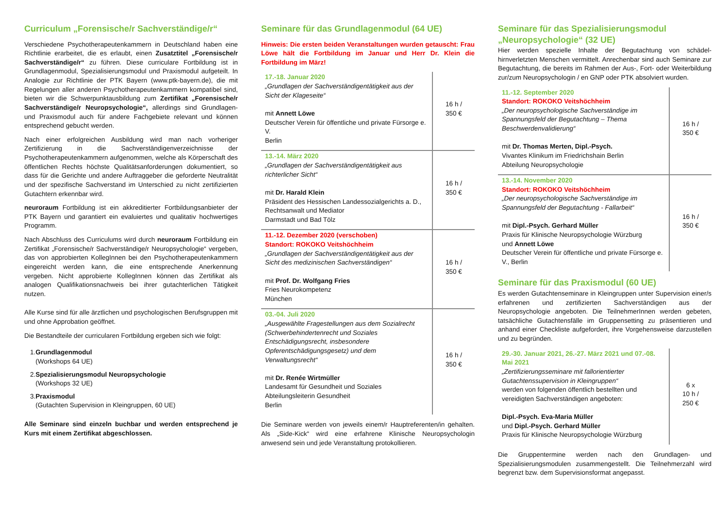Curriculum „Forensische/r Sachverständige/r“
Verschiedene Psychotherapeutenkammern in Deutschland haben eine Richtlinie erarbeitet, die es erlaubt, einen Zusatztitel „Forensische/r Sachverständige/r“ zu führen. Diese curriculare Fortbildung ist in Grundlagenmodul, Spezialisierungsmodul und Praxismodul aufgeteilt. In Analogie zur Richtlinie der PTK Bayern (www.ptk-bayern.de), die mit Regelungen aller anderen Psychotherapeutenkammern kompatibel sind, bieten wir die Schwerpunktausbildung zum Zertifikat „Forensische/r Sachverständige/r Neuropsychologie“, allerdings sind Grundlagen- und Praxismodul auch für andere Fachgebiete relevant und können entsprechend gebucht werden.
Nach einer erfolgreichen Ausbildung wird man nach vorheriger Zertifizierung in die Sachverständigenverzeichnisse der Psychotherapeutenkammern aufgenommen, welche als Körperschaft des öffentlichen Rechts höchste Qualitätsanforderungen dokumentiert, so dass für die Gerichte und andere Auftraggeber die geforderte Neutralität und der spezifische Sachverstand im Unterschied zu nicht zertifizierten Gutachtern erkennbar wird.
neuroraum Fortbildung ist ein akkreditierter Fortbildungsanbieter der PTK Bayern und garantiert ein evaluiertes und qualitativ hochwertiges Programm.
Nach Abschluss des Curriculums wird durch neuroraum Fortbildung ein Zertifikat „Forensische/r Sachverständige/r Neuropsychologie“ vergeben, das von approbierten KollegInnen bei den Psychotherapeutenkammern eingereicht werden kann, die eine entsprechende Anerkennung vergeben. Nicht approbierte KollegInnen können das Zertifikat als analogen Qualifikationsnachweis bei ihrer gutachterlichen Tätigkeit nutzen.
Alle Kurse sind für alle ärztlichen und psychologischen Berufsgruppen mit und ohne Approbation geöffnet.
Die Bestandteile der curricularen Fortbildung ergeben sich wie folgt:
1.Grundlagenmodul
(Workshops 64 UE)
2.Spezialisierungsmodul Neuropsychologie
(Workshops 32 UE)
3.Praxismodul
(Gutachten Supervision in Kleingruppen, 60 UE)
Alle Seminare sind einzeln buchbar und werden entsprechend je Kurs mit einem Zertifikat abgeschlossen.
Seminare für das Grundlagenmodul (64 UE)
Hinweis: Die ersten beiden Veranstaltungen wurden getauscht: Frau Löwe hält die Fortbildung im Januar und Herr Dr. Klein die Fortbildung im März!
| 17.-18. Januar 2020 „Grundlagen der Sachverständigentätigkeit aus der Sicht der Klageseite“ mit Annett Löwe Deutscher Verein für öffentliche und private Fürsorge e. V. Berlin | 16 h / 350 € |
| 13.-14. März 2020 „Grundlagen der Sachverständigentätigkeit aus richterlicher Sicht“ mit Dr. Harald Klein Präsident des Hessischen Landessozialgerichts a. D., Rechtsanwalt und Mediator Darmstadt und Bad Tölz | 16 h / 350 € |
| 11.-12. Dezember 2020 (verschoben) Standort: ROKOKO Veitshöchheim „Grundlagen der Sachverständigentätigkeit aus der Sicht des medizinischen Sachverständigen“ mit Prof. Dr. Wolfgang Fries Fries Neurokompetenz München | 16 h / 350 € |
| 03.-04. Juli 2020 „Ausgewählte Fragestellungen aus dem Sozialrecht (Schwerbehindertenrecht und Soziales Entschädigungsrecht, insbesondere Opferentschädigungsgesetz) und dem Verwaltungsrecht“ mit Dr. Renée Wirtmüller Landesamt für Gesundheit und Soziales Abteilungsleiterin Gesundheit Berlin | 16 h / 350 € |
Die Seminare werden von jeweils einem/r Hauptreferenten/in gehalten. Als „Side-Kick“ wird eine erfahrene Klinische Neuropsychologin anwesend sein und jede Veranstaltung protokollieren.
Seminare für das Spezialisierungsmodul „Neuropsychologie“ (32 UE)
Hier werden spezielle Inhalte der Begutachtung von schädel-hirnverletzten Menschen vermittelt. Anrechenbar sind auch Seminare zur Begutachtung, die bereits im Rahmen der Aus-, Fort- oder Weiterbildung zur/zum Neuropsychologin / en GNP oder PTK absolviert wurden.
| 11.-12. September 2020 Standort: ROKOKO Veitshöchheim „Der neuropsychologische Sachverständige im Spannungsfeld der Begutachtung – Thema Beschwerdenvalidierung“ mit Dr. Thomas Merten, Dipl.-Psych. Vivantes Klinikum im Friedrichshain Berlin Abteilung Neuropsychologie | 16 h / 350 € |
| 13.-14. November 2020 Standort: ROKOKO Veitshöchheim „Der neuropsychologische Sachverständige im Spannungsfeld der Begutachtung - Fallarbeit“ mit Dipl.-Psych. Gerhard Müller Praxis für Klinische Neuropsychologie Würzburg und Annett Löwe Deutscher Verein für öffentliche und private Fürsorge e. V., Berlin | 16 h / 350 € |
Seminare für das Praxismodul (60 UE)
Es werden Gutachtenseminare in Kleingruppen unter Supervision einer/s erfahrenen und zertifizierten Sachverständigen aus der Neuropsychologie angeboten. Die TeilnehmerInnen werden gebeten, tatsächliche Gutachtensfälle im Gruppensetting zu präsentieren und anhand einer Checkliste aufgefordert, ihre Vorgehensweise darzustellen und zu begründen.
| 29.-30. Januar 2021, 26.-27. März 2021 und 07.-08. Mai 2021 „Zertifizierungsseminare mit fallorientierter Gutachtenssupervision in Kleingruppen“ werden von folgenden öffentlich bestellten und vereidigten Sachverständigen angeboten: Dipl.-Psych. Eva-Maria Müller und Dipl.-Psych. Gerhard Müller Praxis für Klinische Neuropsychologie Würzburg | 6 x 10 h / 250 € |
Die Gruppentermine werden nach den Grundlagen- und Spezialisierungsmodulen zusammengestellt. Die Teilnehmerzahl wird begrenzt bzw. dem Supervisionsformat angepasst.